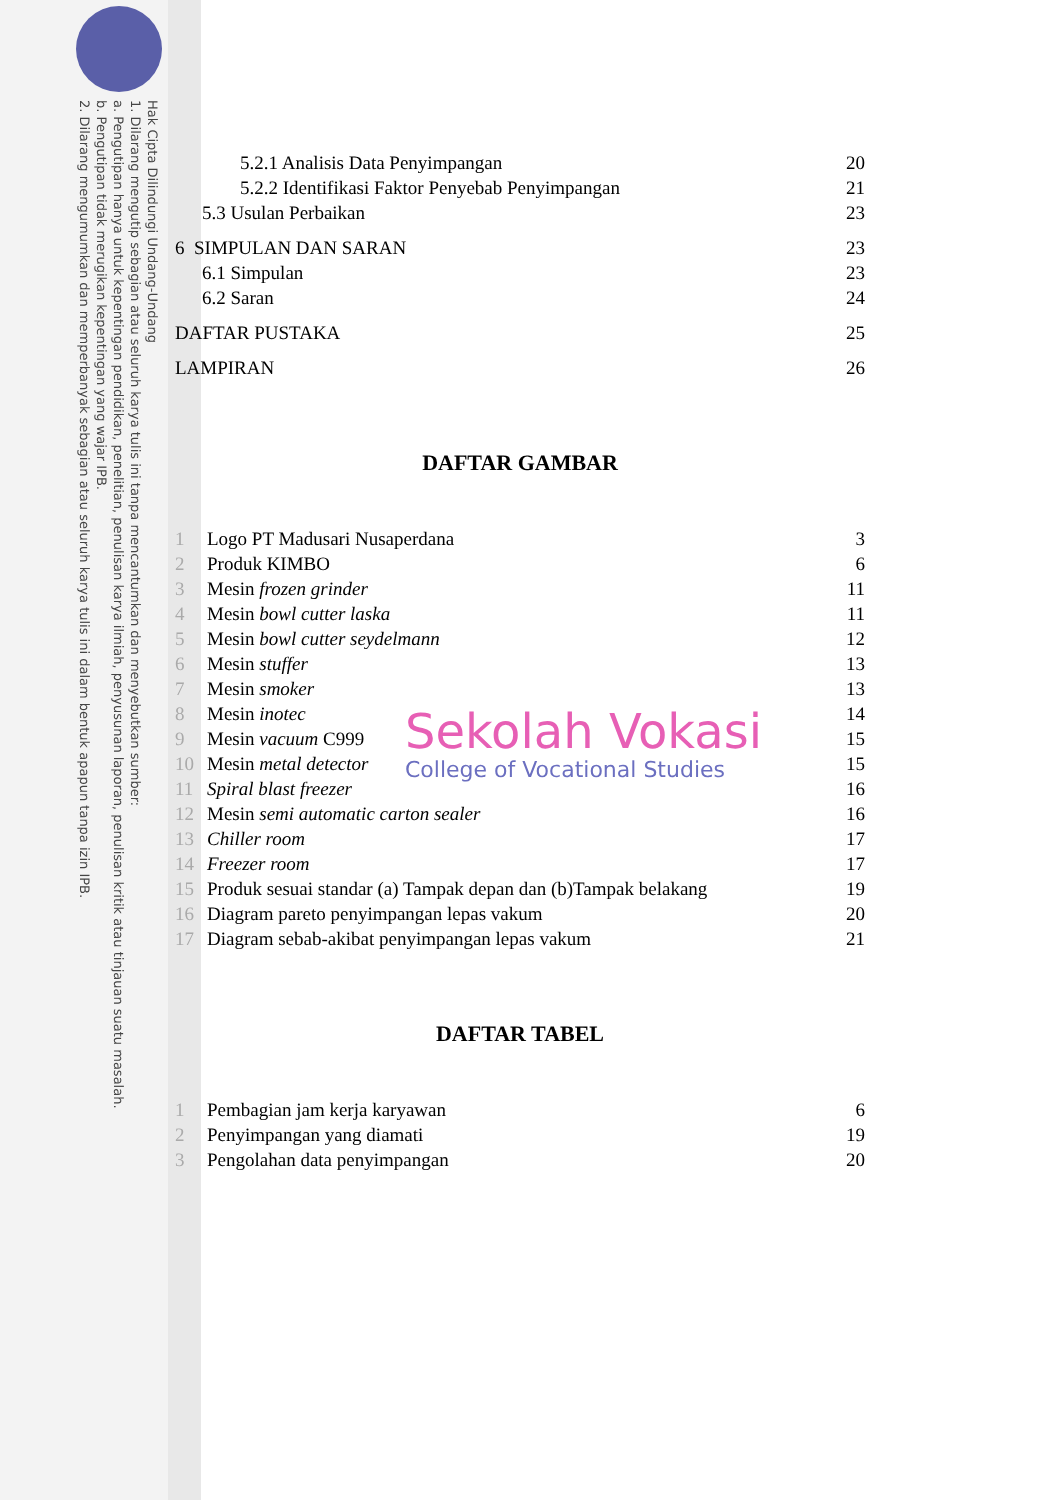Hak Cipta Dilindungi Undang-Undang
1. Dilarang mengutip sebagian atau seluruh karya tulis ini tanpa mencantumkan dan menyebutkan sumber:
a. Pengutipan hanya untuk kepentingan pendidikan, penelitian, penulisan karya ilmiah, penyusunan laporan, penulisan kritik atau tinjauan suatu masalah.
b. Pengutipan tidak merugikan kepentingan yang wajar IPB.
2. Dilarang mengumumkan dan memperbanyak sebagian atau seluruh karya tulis ini dalam bentuk apapun tanpa izin IPB.
5.2.1 Analisis Data Penyimpangan 20
5.2.2 Identifikasi Faktor Penyebab Penyimpangan 21
5.3 Usulan Perbaikan 23
6 SIMPULAN DAN SARAN 23
6.1 Simpulan 23
6.2 Saran 24
DAFTAR PUSTAKA 25
LAMPIRAN 26
DAFTAR GAMBAR
1 Logo PT Madusari Nusaperdana 3
2 Produk KIMBO 6
3 Mesin frozen grinder 11
4 Mesin bowl cutter laska 11
5 Mesin bowl cutter seydelmann 12
6 Mesin stuffer 13
7 Mesin smoker 13
8 Mesin inotec 14
9 Mesin vacuum C999 15
10 Mesin metal detector 15
11 Spiral blast freezer 16
12 Mesin semi automatic carton sealer 16
13 Chiller room 17
14 Freezer room 17
15 Produk sesuai standar (a) Tampak depan dan (b)Tampak belakang 19
16 Diagram pareto penyimpangan lepas vakum 20
17 Diagram sebab-akibat penyimpangan lepas vakum 21
DAFTAR TABEL
1 Pembagian jam kerja karyawan 6
2 Penyimpangan yang diamati 19
3 Pengolahan data penyimpangan 20
Sekolah Vokasi
College of Vocational Studies